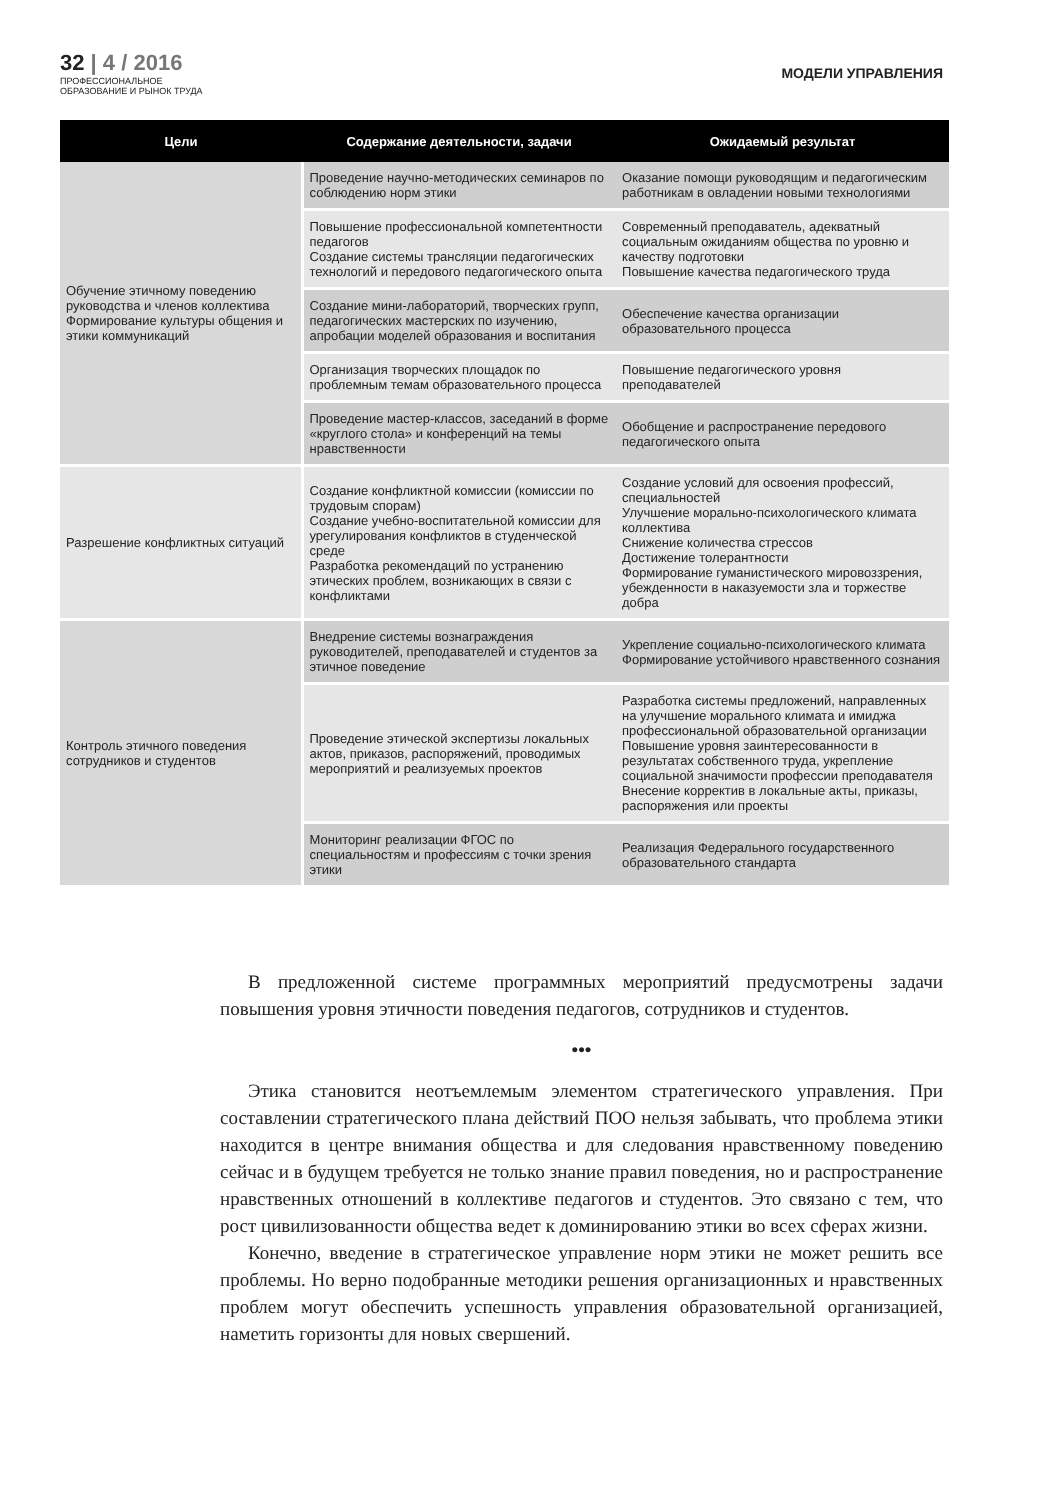32 | 4 / 2016
ПРОФЕССИОНАЛЬНОЕ
ОБРАЗОВАНИЕ И РЫНОК ТРУДА
МОДЕЛИ УПРАВЛЕНИЯ
| Цели | Содержание деятельности, задачи | Ожидаемый результат |
| --- | --- | --- |
| Обучение этичному поведению руководства и членов коллектива Формирование культуры общения и этики коммуникаций | Проведение научно-методических семинаров по соблюдению норм этики | Оказание помощи руководящим и педагогическим работникам в овладении новыми технологиями |
| | Повышение профессиональной компетентности педагогов Создание системы трансляции педагогических технологий и передового педагогического опыта | Современный преподаватель, адекватный социальным ожиданиям общества по уровню и качеству подготовки Повышение качества педагогического труда |
| | Создание мини-лабораторий, творческих групп, педагогических мастерских по изучению, апробации моделей образования и воспитания | Обеспечение качества организации образовательного процесса |
| | Организация творческих площадок по проблемным темам образовательного процесса | Повышение педагогического уровня преподавателей |
| | Проведение мастер-классов, заседаний в форме «круглого стола» и конференций на темы нравственности | Обобщение и распространение передового педагогического опыта |
| Разрешение конфликтных ситуаций | Создание конфликтной комиссии (комиссии по трудовым спорам) Создание учебно-воспитательной комиссии для урегулирования конфликтов в студенческой среде Разработка рекомендаций по устранению этических проблем, возникающих в связи с конфликтами | Создание условий для освоения профессий, специальностей Улучшение морально-психологического климата коллектива Снижение количества стрессов Достижение толерантности Формирование гуманистического мировоззрения, убежденности в наказуемости зла и торжестве добра |
| Контроль этичного поведения сотрудников и студентов | Внедрение системы вознаграждения руководителей, преподавателей и студентов за этичное поведение | Укрепление социально-психологического климата Формирование устойчивого нравственного сознания |
| | Проведение этической экспертизы локальных актов, приказов, распоряжений, проводимых мероприятий и реализуемых проектов | Разработка системы предложений, направленных на улучшение морального климата и имиджа профессиональной образовательной организации Повышение уровня заинтересованности в результатах собственного труда, укрепление социальной значимости профессии преподавателя Внесение корректив в локальные акты, приказы, распоряжения или проекты |
| | Мониторинг реализации ФГОС по специальностям и профессиям с точки зрения этики | Реализация Федерального государственного образовательного стандарта |
В предложенной системе программных мероприятий предусмотрены задачи повышения уровня этичности поведения педагогов, сотрудников и студентов.
•••
Этика становится неотъемлемым элементом стратегического управления. При составлении стратегического плана действий ПОО нельзя забывать, что проблема этики находится в центре внимания общества и для следования нравственному поведению сейчас и в будущем требуется не только знание правил поведения, но и распространение нравственных отношений в коллективе педагогов и студентов. Это связано с тем, что рост цивилизованности общества ведет к доминированию этики во всех сферах жизни.
Конечно, введение в стратегическое управление норм этики не может решить все проблемы. Но верно подобранные методики решения организационных и нравственных проблем могут обеспечить успешность управления образовательной организацией, наметить горизонты для новых свершений.